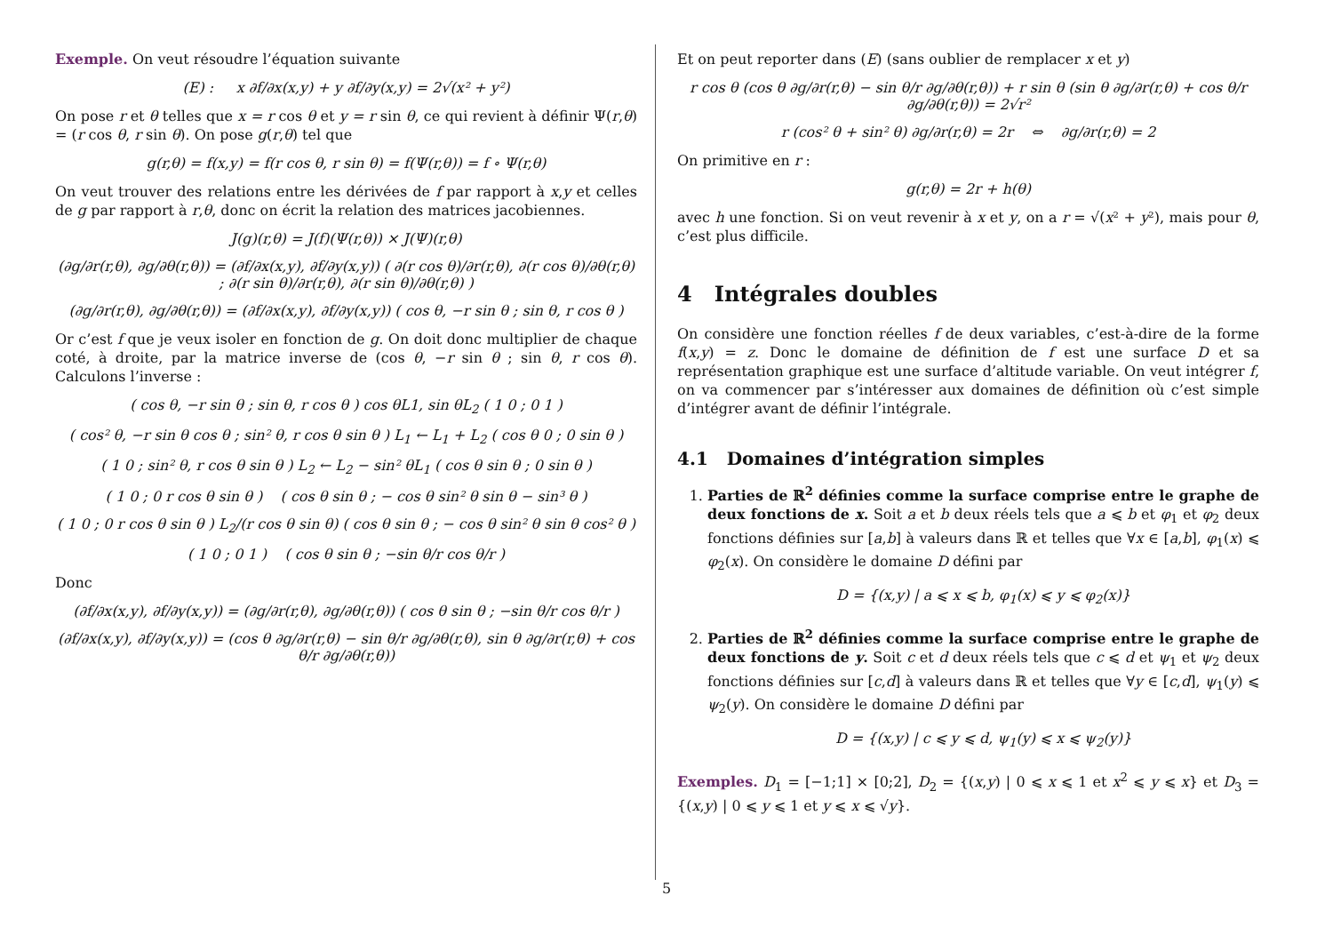Exemple. On veut résoudre l’équation suivante
(E) : x ∂f/∂x(x,y) + y ∂f/∂y(x,y) = 2√(x² + y²)
On pose r et θ telles que x = r cos θ et y = r sin θ, ce qui revient à définir Ψ(r,θ) = (r cos θ, r sin θ). On pose g(r,θ) tel que
g(r,θ) = f(x,y) = f(r cos θ, r sin θ) = f(Ψ(r,θ)) = f ∘ Ψ(r,θ)
On veut trouver des relations entre les dérivées de f par rapport à x,y et celles de g par rapport à r,θ, donc on écrit la relation des matrices jacobiennes.
J(g)(r,θ) = J(f)(Ψ(r,θ)) × J(Ψ)(r,θ)
(∂g/∂r(r,θ), ∂g/∂θ(r,θ)) = (∂f/∂x(x,y), ∂f/∂y(x,y)) ( ∂(r cos θ)/∂r(r,θ), ∂(r cos θ)/∂θ(r,θ) ; ∂(r sin θ)/∂r(r,θ), ∂(r sin θ)/∂θ(r,θ) )
(∂g/∂r(r,θ), ∂g/∂θ(r,θ)) = (∂f/∂x(x,y), ∂f/∂y(x,y)) ( cos θ, −r sin θ ; sin θ, r cos θ )
Or c’est f que je veux isoler en fonction de g. On doit donc multiplier de chaque coté, à droite, par la matrice inverse de (cos θ, −r sin θ ; sin θ, r cos θ). Calculons l’inverse :
( cos θ, −r sin θ ; sin θ, r cos θ ) cos θL1, sin θL<sub>2</sub> ( 1 0 ; 0 1 )
( cos² θ, −r sin θ cos θ ; sin² θ, r cos θ sin θ ) L<sub>1</sub> ← L<sub>1</sub> + L<sub>2</sub> ( cos θ 0 ; 0 sin θ )
( 1 0 ; sin² θ, r cos θ sin θ ) L<sub>2</sub> ← L<sub>2</sub> − sin² θL<sub>1</sub> ( cos θ sin θ ; 0 sin θ )
( 1 0 ; 0 r cos θ sin θ ) ( cos θ sin θ ; − cos θ sin² θ sin θ − sin³ θ )
( 1 0 ; 0 r cos θ sin θ ) L<sub>2</sub>/(r cos θ sin θ) ( cos θ sin θ ; − cos θ sin² θ sin θ cos² θ )
( 1 0 ; 0 1 ) ( cos θ sin θ ; −sin θ/r cos θ/r )
Donc
(∂f/∂x(x,y), ∂f/∂y(x,y)) = (∂g/∂r(r,θ), ∂g/∂θ(r,θ)) ( cos θ sin θ ; −sin θ/r cos θ/r )
(∂f/∂x(x,y), ∂f/∂y(x,y)) = (cos θ ∂g/∂r(r,θ) − sin θ/r ∂g/∂θ(r,θ), sin θ ∂g/∂r(r,θ) + cos θ/r ∂g/∂θ(r,θ))
Et on peut reporter dans (E) (sans oublier de remplacer x et y)
r cos θ (cos θ ∂g/∂r(r,θ) − sin θ/r ∂g/∂θ(r,θ)) + r sin θ (sin θ ∂g/∂r(r,θ) + cos θ/r ∂g/∂θ(r,θ)) = 2√r²
r (cos² θ + sin² θ) ∂g/∂r(r,θ) = 2r ⇔ ∂g/∂r(r,θ) = 2
On primitive en r :
g(r,θ) = 2r + h(θ)
avec h une fonction. Si on veut revenir à x et y, on a r = √(x² + y²), mais pour θ, c’est plus difficile.
4 Intégrales doubles
On considère une fonction réelles f de deux variables, c’est-à-dire de la forme f(x,y) = z. Donc le domaine de définition de f est une surface D et sa représentation graphique est une surface d’altitude variable. On veut intégrer f, on va commencer par s’intéresser aux domaines de définition où c’est simple d’intégrer avant de définir l’intégrale.
4.1 Domaines d’intégration simples
1. Parties de ℝ<sup>2</sup> définies comme la surface comprise entre le graphe de deux fonctions de x. Soit a et b deux réels tels que a ⩽ b et φ<sub>1</sub> et φ<sub>2</sub> deux fonctions définies sur [a,b] à valeurs dans ℝ et telles que ∀x ∈ [a,b], φ<sub>1</sub>(x) ⩽ φ<sub>2</sub>(x). On considère le domaine D défini par
D = {(x,y) | a ⩽ x ⩽ b, φ<sub>1</sub>(x) ⩽ y ⩽ φ<sub>2</sub>(x)}
2. Parties de ℝ<sup>2</sup> définies comme la surface comprise entre le graphe de deux fonctions de y. Soit c et d deux réels tels que c ⩽ d et ψ<sub>1</sub> et ψ<sub>2</sub> deux fonctions définies sur [c,d] à valeurs dans ℝ et telles que ∀y ∈ [c,d], ψ<sub>1</sub>(y) ⩽ ψ<sub>2</sub>(y). On considère le domaine D défini par
D = {(x,y) | c ⩽ y ⩽ d, ψ<sub>1</sub>(y) ⩽ x ⩽ ψ<sub>2</sub>(y)}
Exemples. D<sub>1</sub> = [−1;1] × [0;2], D<sub>2</sub> = {(x,y) | 0 ⩽ x ⩽ 1 et x<sup>2</sup> ⩽ y ⩽ x} et D<sub>3</sub> = {(x,y) | 0 ⩽ y ⩽ 1 et y ⩽ x ⩽ √y}.
5